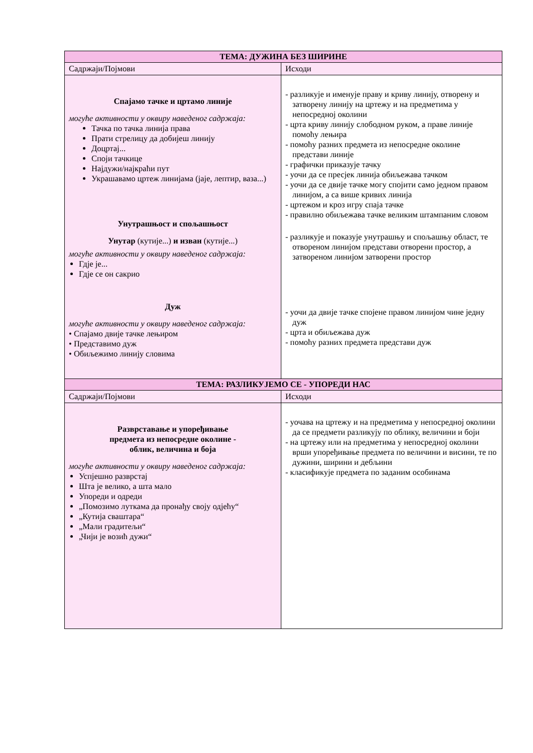| ТЕМА: ДУЖИНА БЕЗ ШИРИНЕ | |
| --- | --- |
| Садржаји/Појмови | Исходи |
| Спајамо тачке и цртамо линије могуће активности у оквиру наведеног садржаја: Тачка по тачка линија права Прати стрелицу да добијеш линију Доцртај... Споји тачкице Најдужи/најкраћи пут Украшавамо цртеж линијама (јаје, лептир, ваза...) Унутрашњост и спољашњост Унутар (кутије...) и изван (кутије...) могуће активности у оквиру наведеног садржаја: Гдје је... Гдје се он сакрио Дуж могуће активности у оквиру наведеног садржаја: • Спајамо двије тачке лењиром • Представимо дуж • Обиљежимо линију словима | - разликује и именује праву и криву линију, отворену и затворену линију на цртежу и на предметима у непосредној околини - црта криву линију слободном руком, а праве линије помоћу лењира - помоћу разних предмета из непосредне околине представи линије - графички приказује тачку - уочи да се пресјек линија обиљежава тачком - уочи да се двије тачке могу спојити само једном правом линијом, а са више кривих линија - цртежом и кроз игру спаја тачке - правилно обиљежава тачке великим штампаним словом - разликује и показује унутрашњу и спољашњу област, те отвореном линијом представи отворени простор, а затвореном линијом затворени простор - уочи да двије тачке спојене правом линијом чине једну дуж - црта и обиљежава дуж - помоћу разних предмета представи дуж |
| ТЕМА: РАЗЛИКУЈЕМО СЕ - УПОРЕДИ НАС | |
| Садржаји/Појмови | Исходи |
| Разврставање и упоређивање предмета из непосредне околине - облик, величина и боја могуће активности у оквиру наведеног садржаја: Успјешно разврстај Шта је велико, а шта мало Упореди и одреди „Помозимо луткама да пронађу своју одјећу“ „Кутија сваштара“ „Мали градитељи“ „Чији је возић дужи“ | - уочава на цртежу и на предметима у непосредној околини да се предмети разликују по облику, величини и боји - на цртежу или на предметима у непосредној околини врши упоређивање предмета по величини и висини, те по дужини, ширини и дебљини - класификује предмета по заданим особинама |